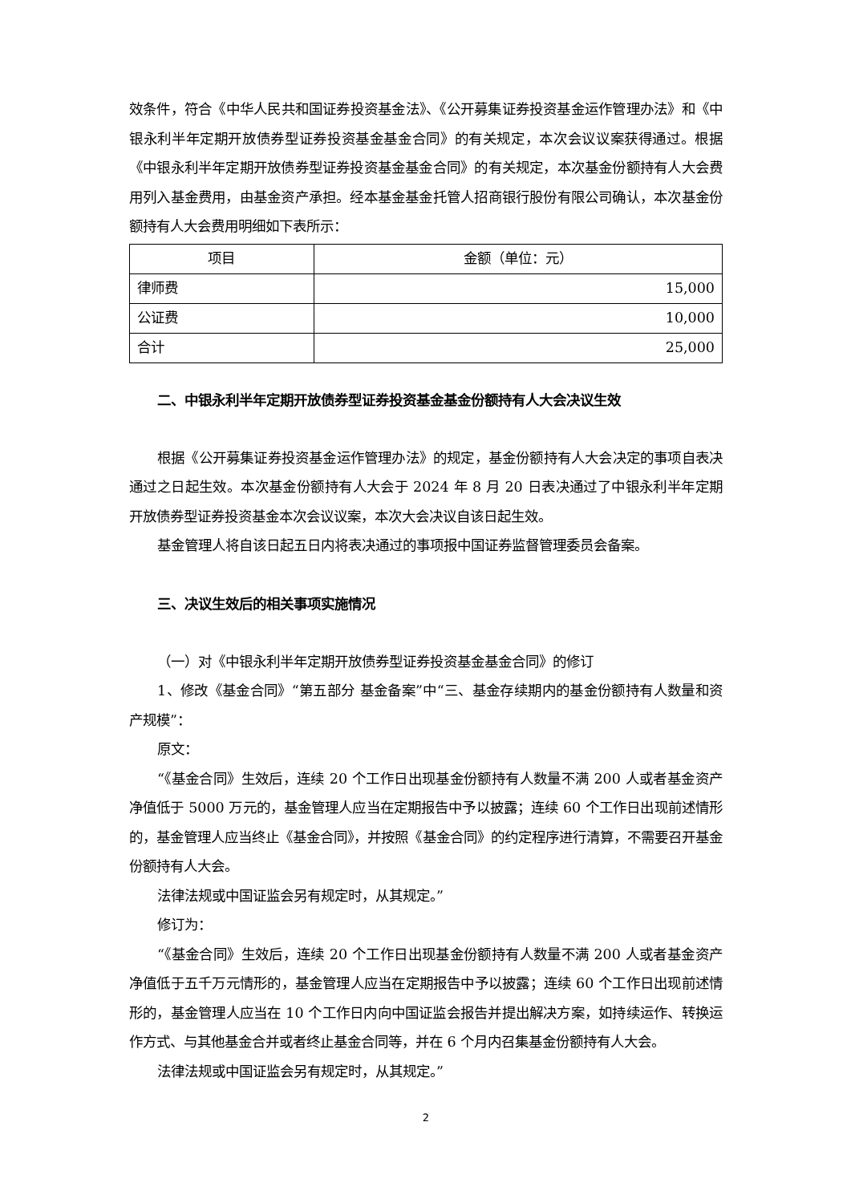效条件，符合《中华人民共和国证券投资基金法》、《公开募集证券投资基金运作管理办法》和《中银永利半年定期开放债券型证券投资基金基金合同》的有关规定，本次会议议案获得通过。根据《中银永利半年定期开放债券型证券投资基金基金合同》的有关规定，本次基金份额持有人大会费用列入基金费用，由基金资产承担。经本基金基金托管人招商银行股份有限公司确认，本次基金份额持有人大会费用明细如下表所示：
| 项目 | 金额（单位：元） |
| --- | --- |
| 律师费 | 15,000 |
| 公证费 | 10,000 |
| 合计 | 25,000 |
二、中银永利半年定期开放债券型证券投资基金基金份额持有人大会决议生效
根据《公开募集证券投资基金运作管理办法》的规定，基金份额持有人大会决定的事项自表决通过之日起生效。本次基金份额持有人大会于 2024 年 8 月 20 日表决通过了中银永利半年定期开放债券型证券投资基金本次会议议案，本次大会决议自该日起生效。
基金管理人将自该日起五日内将表决通过的事项报中国证券监督管理委员会备案。
三、决议生效后的相关事项实施情况
（一）对《中银永利半年定期开放债券型证券投资基金基金合同》的修订
1、修改《基金合同》“第五部分 基金备案”中“三、基金存续期内的基金份额持有人数量和资产规模”：
原文：
“《基金合同》生效后，连续 20 个工作日出现基金份额持有人数量不满 200 人或者基金资产净值低于 5000 万元的，基金管理人应当在定期报告中予以披露；连续 60 个工作日出现前述情形的，基金管理人应当终止《基金合同》，并按照《基金合同》的约定程序进行清算，不需要召开基金份额持有人大会。
法律法规或中国证监会另有规定时，从其规定。”
修订为：
“《基金合同》生效后，连续 20 个工作日出现基金份额持有人数量不满 200 人或者基金资产净值低于五千万元情形的，基金管理人应当在定期报告中予以披露；连续 60 个工作日出现前述情形的，基金管理人应当在 10 个工作日内向中国证监会报告并提出解决方案，如持续运作、转换运作方式、与其他基金合并或者终止基金合同等，并在 6 个月内召集基金份额持有人大会。
法律法规或中国证监会另有规定时，从其规定。”
2